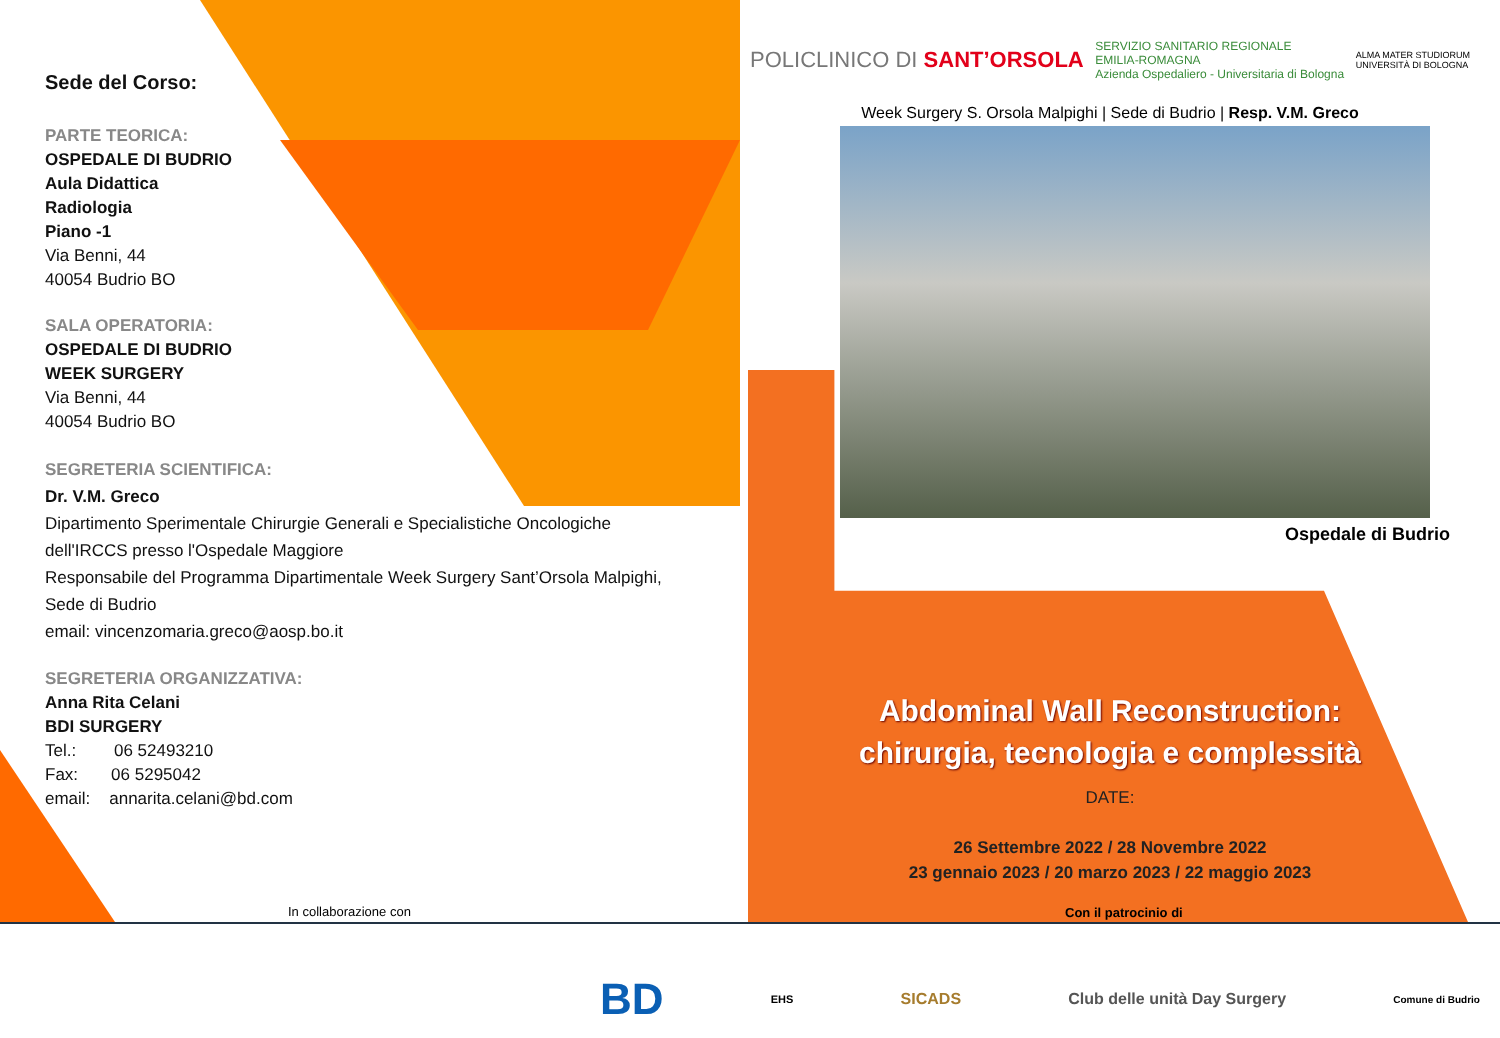Sede del Corso:
PARTE TEORICA:
OSPEDALE DI BUDRIO
Aula Didattica
Radiologia
Piano -1
Via Benni, 44
40054 Budrio BO
SALA OPERATORIA:
OSPEDALE DI BUDRIO
WEEK SURGERY
Via Benni, 44
40054 Budrio BO
SEGRETERIA SCIENTIFICA:
Dr. V.M. Greco
Dipartimento Sperimentale Chirurgie Generali e Specialistiche Oncologiche dell'IRCCS presso l'Ospedale Maggiore
Responsabile del Programma Dipartimentale Week Surgery Sant’Orsola Malpighi, Sede di Budrio
email: vincenzomaria.greco@aosp.bo.it
SEGRETERIA ORGANIZZATIVA:
Anna Rita Celani
BDI SURGERY
Tel.: 06 52493210
Fax: 06 5295042
email: annarita.celani@bd.com
POLICLINICO DI SANT’ORSOLA SERVIZIO SANITARIO REGIONALE
EMILIA-ROMAGNA
Azienda Ospedaliero - Universitaria di Bologna ALMA MATER STUDIORUM
UNIVERSITÀ DI BOLOGNA
Week Surgery S. Orsola Malpighi | Sede di Budrio | Resp. V.M. Greco
Ospedale di Budrio
Abdominal Wall Reconstruction:
chirurgia, tecnologia e complessità
DATE:
26 Settembre 2022 / 28 Novembre 2022
23 gennaio 2023 / 20 marzo 2023 / 22 maggio 2023
In collaborazione con Con il patrocinio di
BD EHS SICADS Club delle unità Day Surgery Comune di Budrio